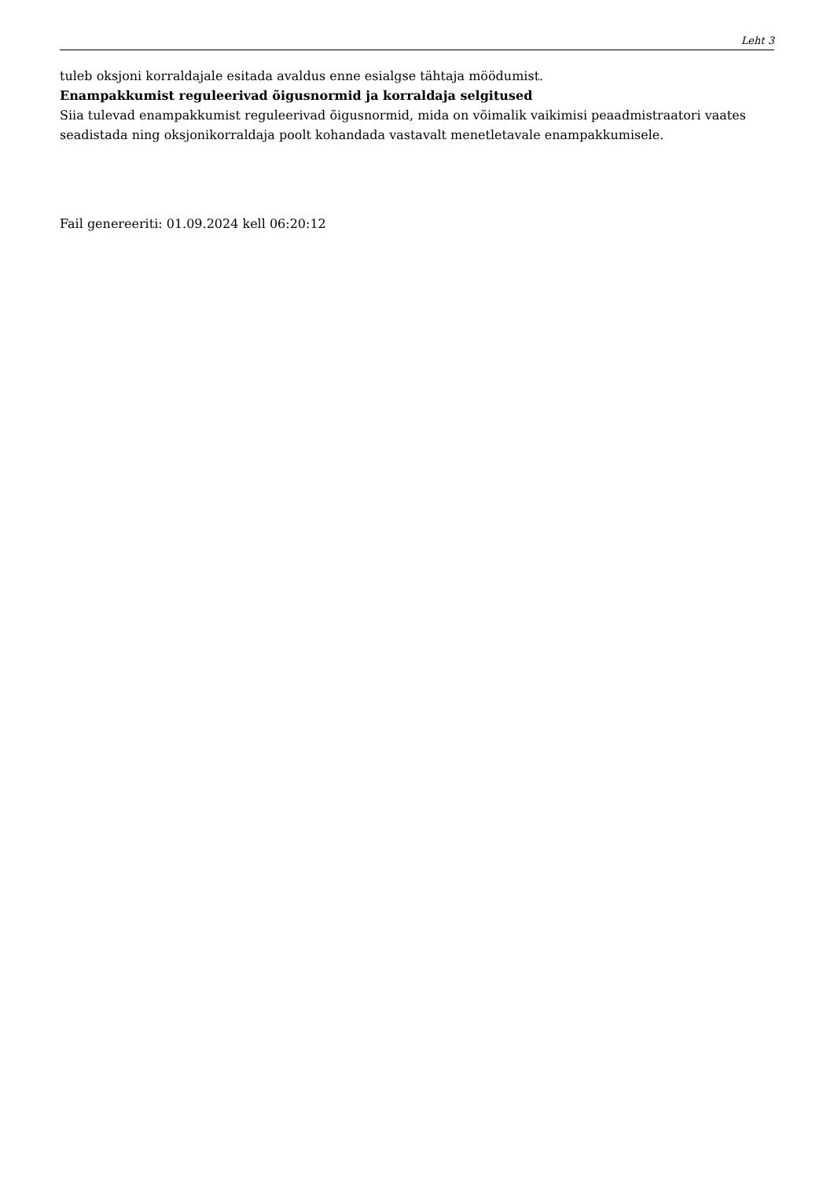Leht 3
tuleb oksjoni korraldajale esitada avaldus enne esialgse tähtaja möödumist.
Enampakkumist reguleerivad õigusnormid ja korraldaja selgitused
Siia tulevad enampakkumist reguleerivad õigusnormid, mida on võimalik vaikimisi peaadmistraatori vaates seadistada ning oksjonikorraldaja poolt kohandada vastavalt menetletavale enampakkumisele.
Fail genereeriti: 01.09.2024 kell 06:20:12